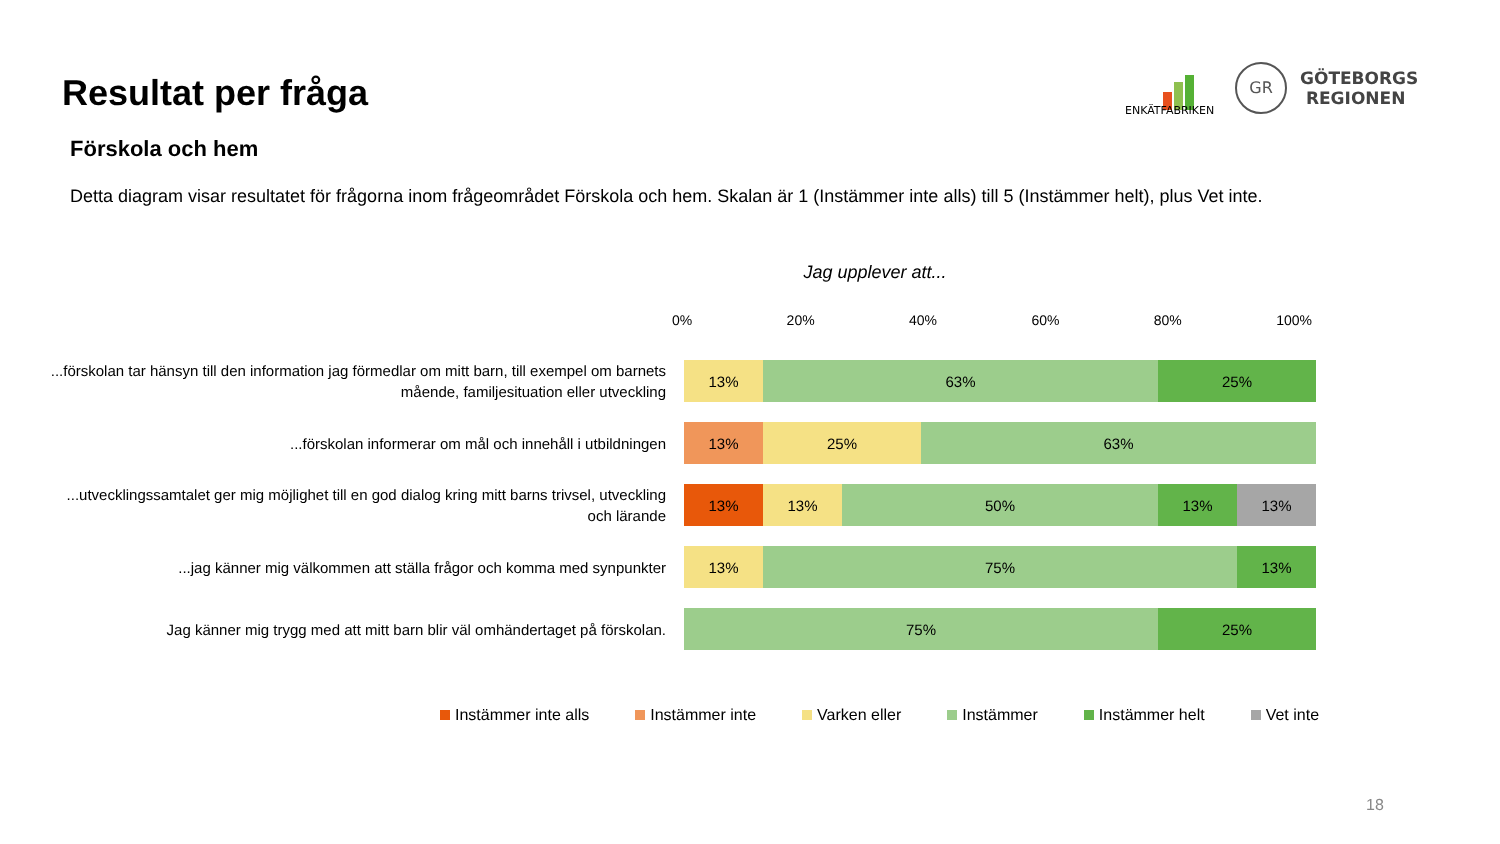Resultat per fråga
ENKÄTFABRIKEN
GR
GÖTEBORGS
REGIONEN
Förskola och hem
Detta diagram visar resultatet för frågorna inom frågeområdet Förskola och hem. Skalan är 1 (Instämmer inte alls) till 5 (Instämmer helt), plus Vet inte.
Jag upplever att...
0% 20% 40% 60% 80% 100%
...förskolan tar hänsyn till den information jag förmedlar om mitt barn, till exempel om barnets mående, familjesituation eller utveckling
13% 63% 25%
...förskolan informerar om mål och innehåll i utbildningen
13% 25% 63%
...utvecklingssamtalet ger mig möjlighet till en god dialog kring mitt barns trivsel, utveckling och lärande
13% 13% 50% 13% 13%
...jag känner mig välkommen att ställa frågor och komma med synpunkter
13% 75% 13%
Jag känner mig trygg med att mitt barn blir väl omhändertaget på förskolan.
75% 25%
Instämmer inte alls Instämmer inte Varken eller Instämmer Instämmer helt Vet inte
18